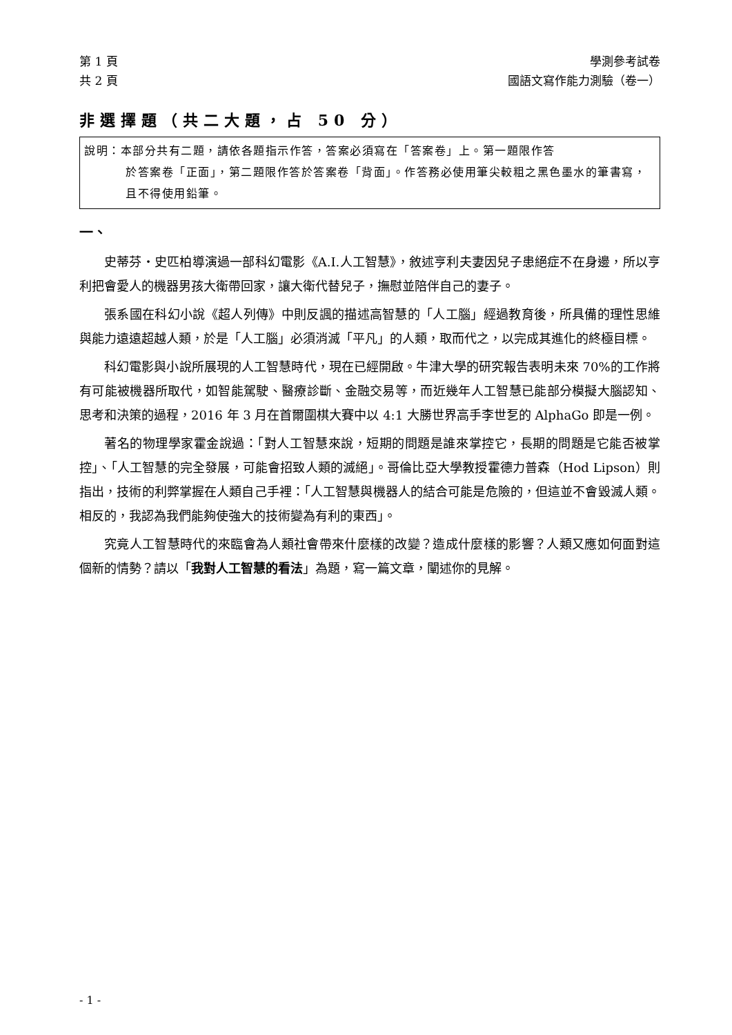第 1 頁
共 2 頁
學測參考試卷
國語文寫作能力測驗（卷一）
非選擇題（共二大題，占 50 分）
說明：本部分共有二題，請依各題指示作答，答案必須寫在「答案卷」上。第一題限作答
於答案卷「正面」，第二題限作答於答案卷「背面」。作答務必使用筆尖較粗之黑色墨水的筆書寫，且不得使用鉛筆。
一、
史蒂芬‧史匹柏導演過一部科幻電影《A.I.人工智慧》，敘述亨利夫妻因兒子患絕症不在身邊，所以亨利把會愛人的機器男孩大衛帶回家，讓大衛代替兒子，撫慰並陪伴自己的妻子。
張系國在科幻小說《超人列傳》中則反諷的描述高智慧的「人工腦」經過教育後，所具備的理性思維與能力遠遠超越人類，於是「人工腦」必須消滅「平凡」的人類，取而代之，以完成其進化的終極目標。
科幻電影與小說所展現的人工智慧時代，現在已經開啟。牛津大學的研究報告表明未來 70%的工作將有可能被機器所取代，如智能駕駛、醫療診斷、金融交易等，而近幾年人工智慧已能部分模擬大腦認知、思考和決策的過程，2016 年 3 月在首爾圍棋大賽中以 4:1 大勝世界高手李世乭的 AlphaGo 即是一例。
著名的物理學家霍金說過：「對人工智慧來說，短期的問題是誰來掌控它，長期的問題是它能否被掌控」、「人工智慧的完全發展，可能會招致人類的滅絕」。哥倫比亞大學教授霍德力普森（Hod Lipson）則指出，技術的利弊掌握在人類自己手裡：「人工智慧與機器人的結合可能是危險的，但這並不會毀滅人類。相反的，我認為我們能夠使強大的技術變為有利的東西」。
究竟人工智慧時代的來臨會為人類社會帶來什麼樣的改變？造成什麼樣的影響？人類又應如何面對這個新的情勢？請以「我對人工智慧的看法」為題，寫一篇文章，闡述你的見解。
- 1 -